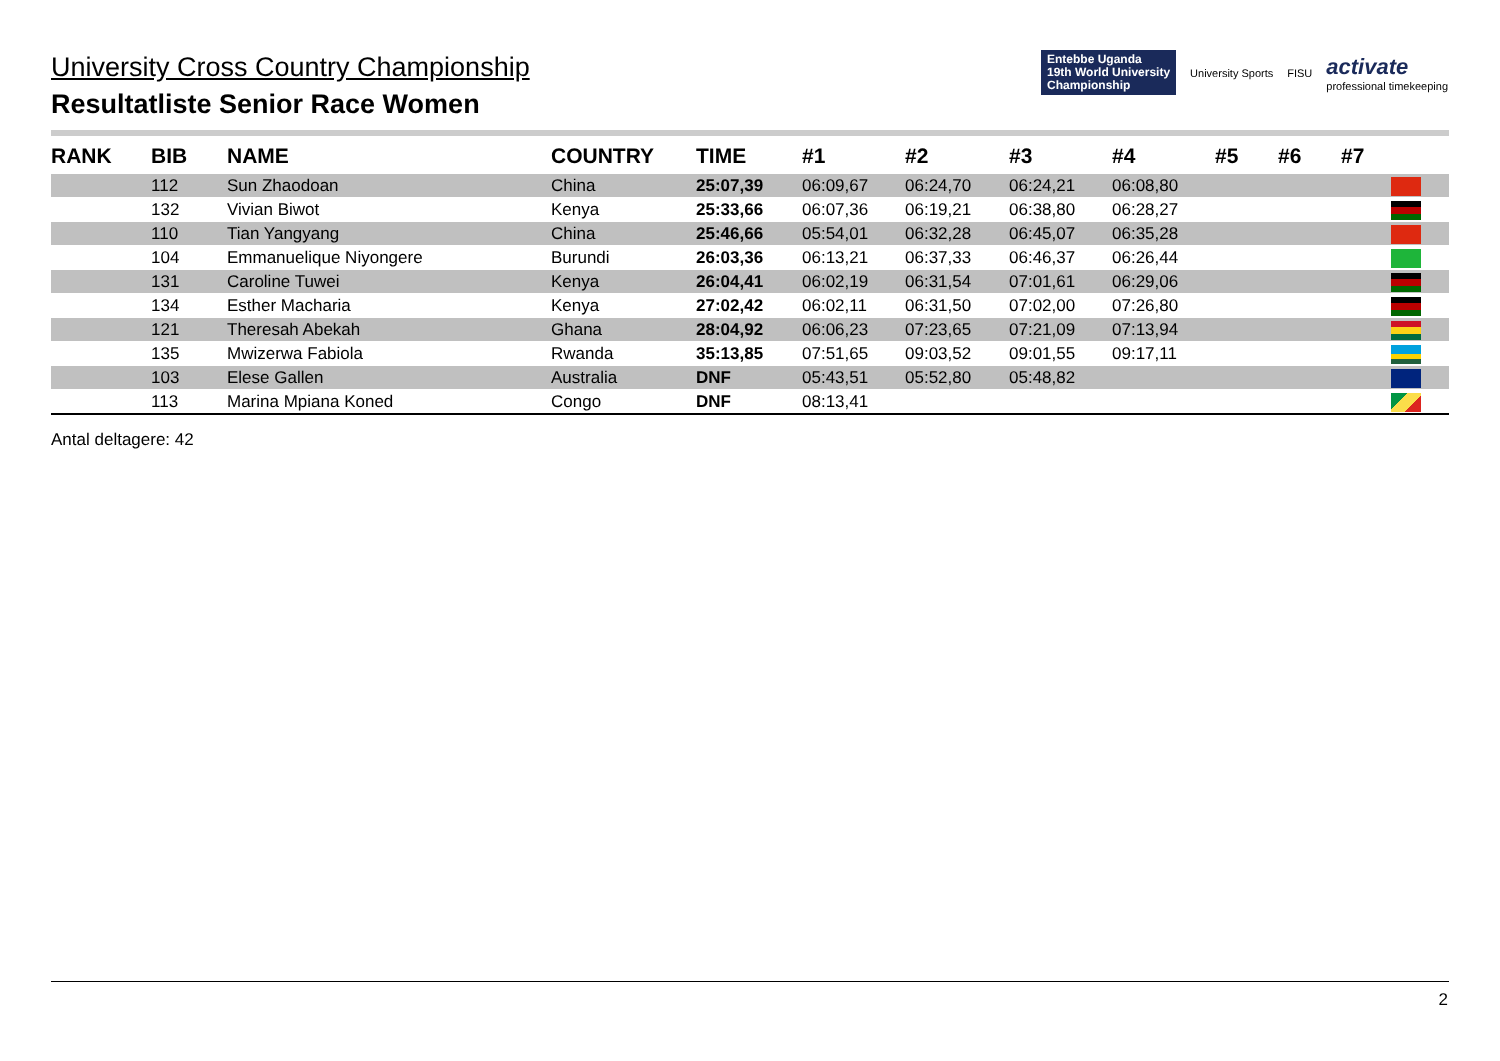University Cross Country Championship
Resultatliste Senior Race Women
Entebbe Uganda
19th World University
Championship
University Sports FISU
activate
professional timekeeping
| RANK | BIB | NAME | COUNTRY | TIME | #1 | #2 | #3 | #4 | #5 | #6 | #7 | |
| --- | --- | --- | --- | --- | --- | --- | --- | --- | --- | --- | --- | --- |
| | 112 | Sun Zhaodoan | China | 25:07,39 | 06:09,67 | 06:24,70 | 06:24,21 | 06:08,80 | | | | |
| | 132 | Vivian Biwot | Kenya | 25:33,66 | 06:07,36 | 06:19,21 | 06:38,80 | 06:28,27 | | | | |
| | 110 | Tian Yangyang | China | 25:46,66 | 05:54,01 | 06:32,28 | 06:45,07 | 06:35,28 | | | | |
| | 104 | Emmanuelique Niyongere | Burundi | 26:03,36 | 06:13,21 | 06:37,33 | 06:46,37 | 06:26,44 | | | | |
| | 131 | Caroline Tuwei | Kenya | 26:04,41 | 06:02,19 | 06:31,54 | 07:01,61 | 06:29,06 | | | | |
| | 134 | Esther Macharia | Kenya | 27:02,42 | 06:02,11 | 06:31,50 | 07:02,00 | 07:26,80 | | | | |
| | 121 | Theresah Abekah | Ghana | 28:04,92 | 06:06,23 | 07:23,65 | 07:21,09 | 07:13,94 | | | | |
| | 135 | Mwizerwa Fabiola | Rwanda | 35:13,85 | 07:51,65 | 09:03,52 | 09:01,55 | 09:17,11 | | | | |
| | 103 | Elese Gallen | Australia | DNF | 05:43,51 | 05:52,80 | 05:48,82 | | | | | |
| | 113 | Marina Mpiana Koned | Congo | DNF | 08:13,41 | | | | | | | |
Antal deltagere: 42
2